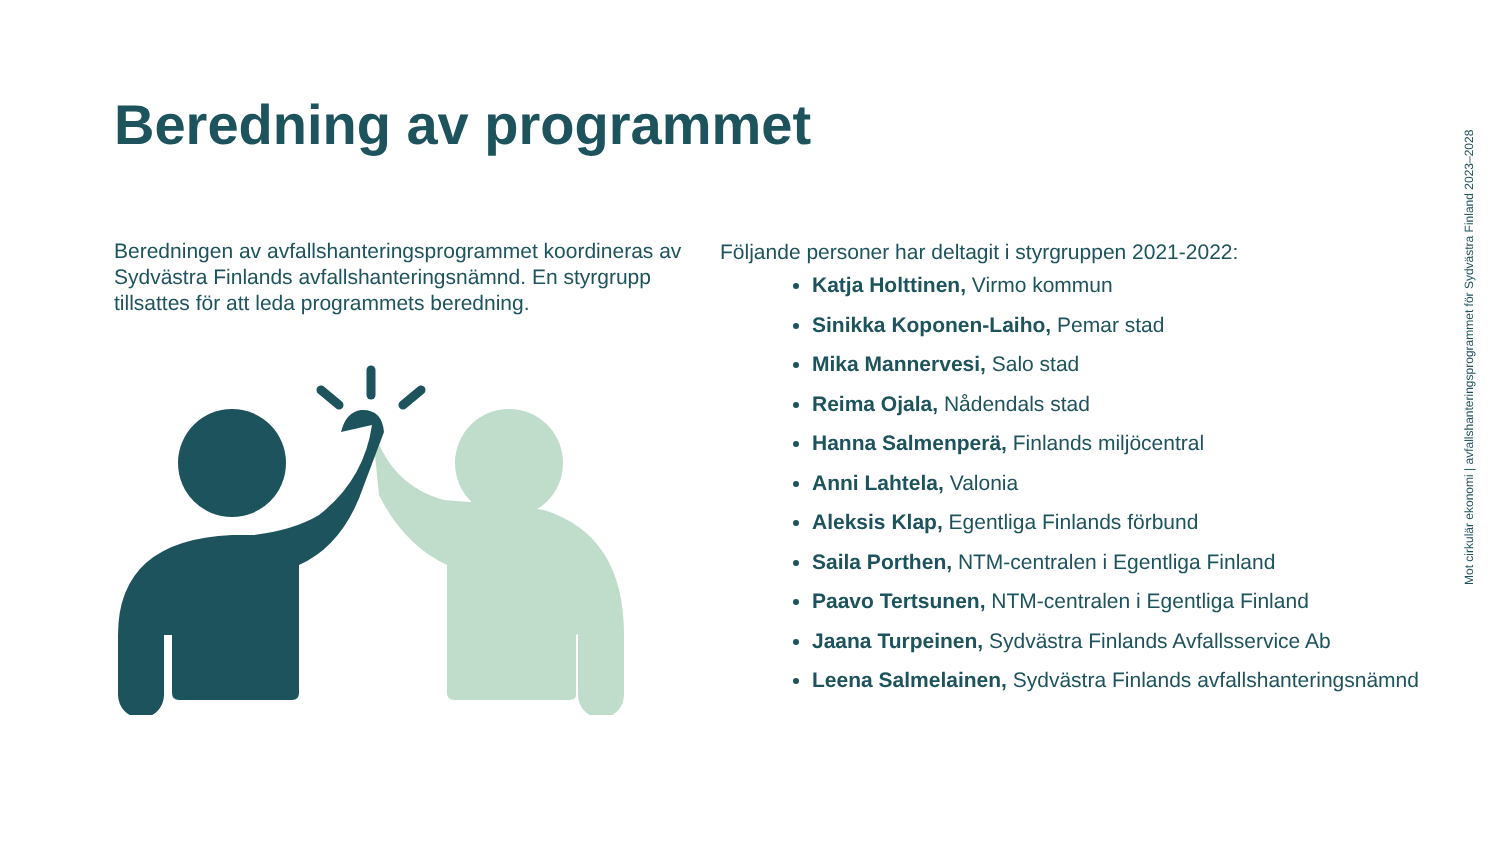Beredning av programmet
Beredningen av avfallshanteringsprogrammet koordineras av Sydvästra Finlands avfallshanteringsnämnd. En styrgrupp tillsattes för att leda programmets beredning.
Följande personer har deltagit i styrgruppen 2021-2022:
Katja Holttinen, Virmo kommun
Sinikka Koponen-Laiho, Pemar stad
Mika Mannervesi, Salo stad
Reima Ojala, Nådendals stad
Hanna Salmenperä, Finlands miljöcentral
Anni Lahtela, Valonia
Aleksis Klap, Egentliga Finlands förbund
Saila Porthen, NTM-centralen i Egentliga Finland
Paavo Tertsunen, NTM-centralen i Egentliga Finland
Jaana Turpeinen, Sydvästra Finlands Avfallsservice Ab
Leena Salmelainen, Sydvästra Finlands avfallshanteringsnämnd
Mot cirkulär ekonomi | avfallshanteringsprogrammet för Sydvästra Finland 2023–2028